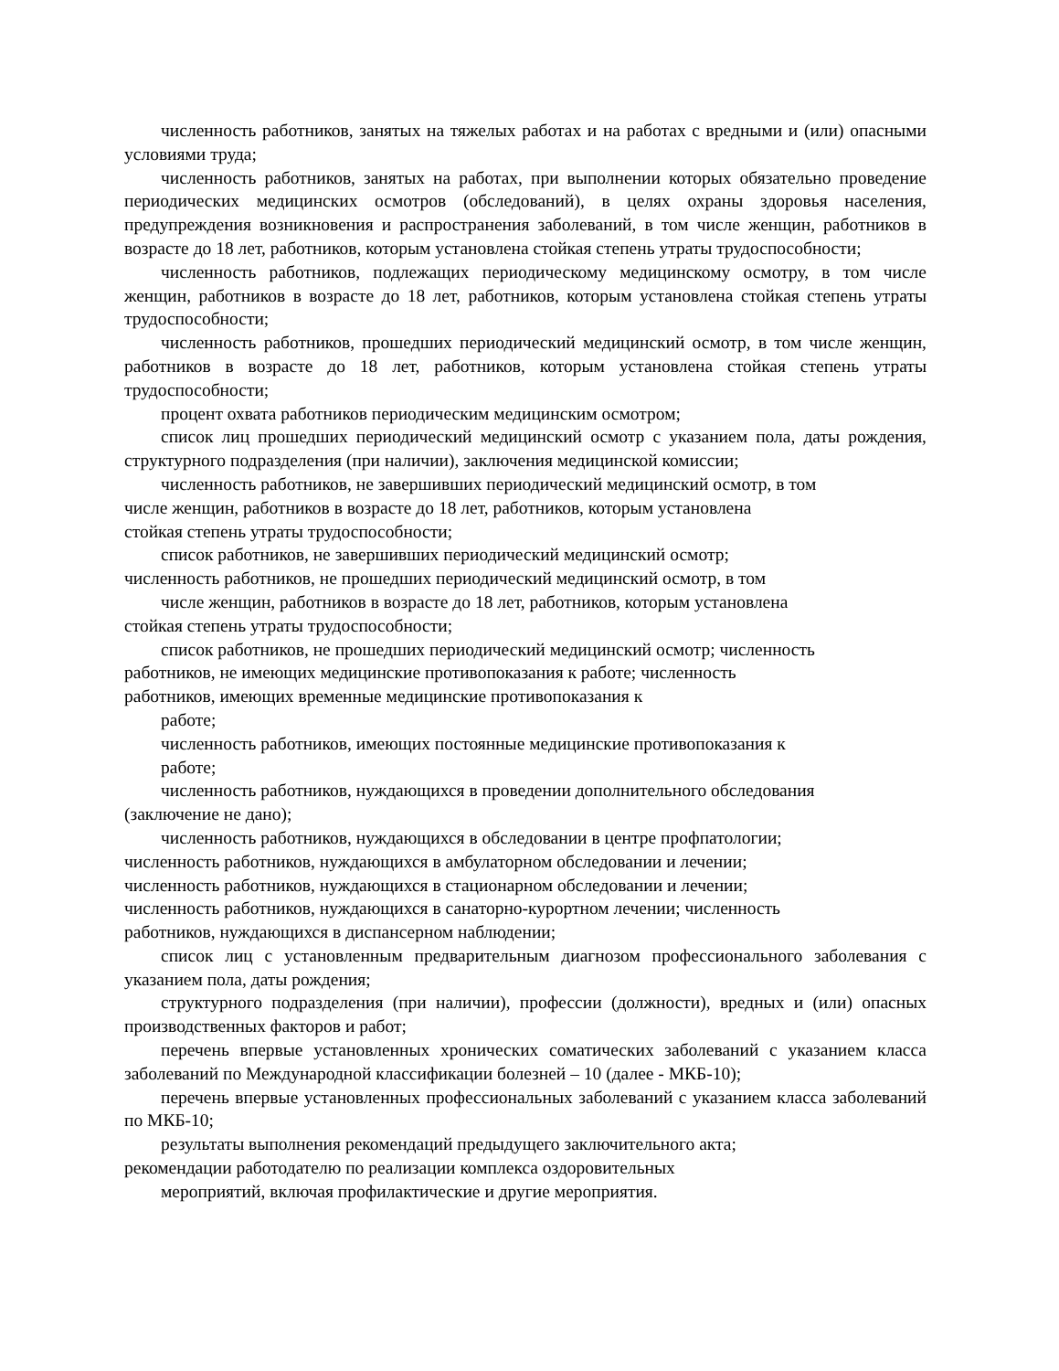численность работников, занятых на тяжелых работах и на работах с вредными и (или) опасными условиями труда;
численность работников, занятых на работах, при выполнении которых обязательно проведение периодических медицинских осмотров (обследований), в целях охраны здоровья населения, предупреждения возникновения и распространения заболеваний, в том числе женщин, работников в возрасте до 18 лет, работников, которым установлена стойкая степень утраты трудоспособности;
численность работников, подлежащих периодическому медицинскому осмотру, в том числе женщин, работников в возрасте до 18 лет, работников, которым установлена стойкая степень утраты трудоспособности;
численность работников, прошедших периодический медицинский осмотр, в том числе женщин, работников в возрасте до 18 лет, работников, которым установлена стойкая степень утраты трудоспособности;
процент охвата работников периодическим медицинским осмотром;
список лиц прошедших периодический медицинский осмотр с указанием пола, даты рождения, структурного подразделения (при наличии), заключения медицинской комиссии;
численность работников, не завершивших периодический медицинский осмотр, в том
числе женщин, работников в возрасте до 18 лет, работников, которым установлена
стойкая степень утраты трудоспособности;
список работников, не завершивших периодический медицинский осмотр;
численность работников, не прошедших периодический медицинский осмотр, в том
числе женщин, работников в возрасте до 18 лет, работников, которым установлена
стойкая степень утраты трудоспособности;
список работников, не прошедших периодический медицинский осмотр; численность
работников, не имеющих медицинские противопоказания к работе; численность
работников, имеющих временные медицинские противопоказания к
работе;
численность работников, имеющих постоянные медицинские противопоказания к
работе;
численность работников, нуждающихся в проведении дополнительного обследования
(заключение не дано);
численность работников, нуждающихся в обследовании в центре профпатологии;
численность работников, нуждающихся в амбулаторном обследовании и лечении;
численность работников, нуждающихся в стационарном обследовании и лечении;
численность работников, нуждающихся в санаторно-курортном лечении; численность
работников, нуждающихся в диспансерном наблюдении;
список лиц с установленным предварительным диагнозом профессионального заболевания с указанием пола, даты рождения;
структурного подразделения (при наличии), профессии (должности), вредных и (или) опасных производственных факторов и работ;
перечень впервые установленных хронических соматических заболеваний с указанием класса заболеваний по Международной классификации болезней – 10 (далее - МКБ-10);
перечень впервые установленных профессиональных заболеваний с указанием класса заболеваний по МКБ-10;
результаты выполнения рекомендаций предыдущего заключительного акта;
рекомендации работодателю по реализации комплекса оздоровительных
мероприятий, включая профилактические и другие мероприятия.